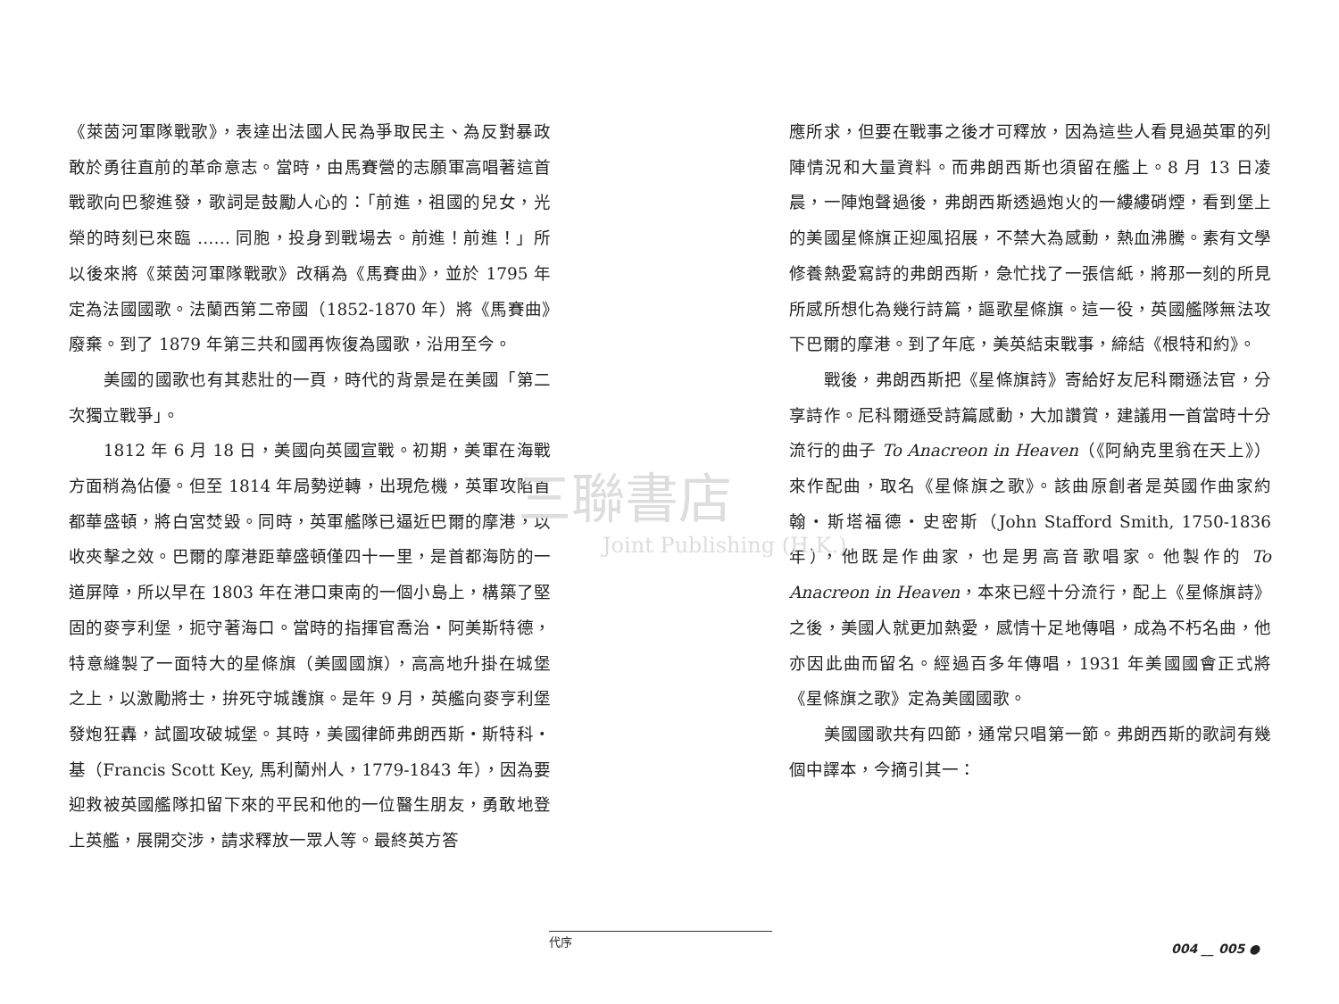《萊茵河軍隊戰歌》，表達出法國人民為爭取民主、為反對暴政敢於勇往直前的革命意志。當時，由馬賽營的志願軍高唱著這首戰歌向巴黎進發，歌詞是鼓勵人心的：「前進，祖國的兒女，光榮的時刻已來臨 …… 同胞，投身到戰場去。前進！前進！」所以後來將《萊茵河軍隊戰歌》改稱為《馬賽曲》，並於 1795 年定為法國國歌。法蘭西第二帝國（1852-1870 年）將《馬賽曲》廢棄。到了 1879 年第三共和國再恢復為國歌，沿用至今。
美國的國歌也有其悲壯的一頁，時代的背景是在美國「第二次獨立戰爭」。
1812 年 6 月 18 日，美國向英國宣戰。初期，美軍在海戰方面稍為佔優。但至 1814 年局勢逆轉，出現危機，英軍攻陷首都華盛頓，將白宮焚毀。同時，英軍艦隊已逼近巴爾的摩港，以收夾擊之效。巴爾的摩港距華盛頓僅四十一里，是首都海防的一道屏障，所以早在 1803 年在港口東南的一個小島上，構築了堅固的麥亨利堡，扼守著海口。當時的指揮官喬治・阿美斯特德，特意縫製了一面特大的星條旗（美國國旗），高高地升掛在城堡之上，以激勵將士，拚死守城護旗。是年 9 月，英艦向麥亨利堡發炮狂轟，試圖攻破城堡。其時，美國律師弗朗西斯・斯特科・基（Francis Scott Key, 馬利蘭州人，1779-1843 年），因為要迎救被英國艦隊扣留下來的平民和他的一位醫生朋友，勇敢地登上英艦，展開交涉，請求釋放一眾人等。最終英方答
應所求，但要在戰事之後才可釋放，因為這些人看見過英軍的列陣情況和大量資料。而弗朗西斯也須留在艦上。8 月 13 日凌晨，一陣炮聲過後，弗朗西斯透過炮火的一縷縷硝煙，看到堡上的美國星條旗正迎風招展，不禁大為感動，熱血沸騰。素有文學修養熱愛寫詩的弗朗西斯，急忙找了一張信紙，將那一刻的所見所感所想化為幾行詩篇，謳歌星條旗。這一役，英國艦隊無法攻下巴爾的摩港。到了年底，美英結束戰事，締結《根特和約》。
戰後，弗朗西斯把《星條旗詩》寄給好友尼科爾遜法官，分享詩作。尼科爾遜受詩篇感動，大加讚賞，建議用一首當時十分流行的曲子 To Anacreon in Heaven（《阿納克里翁在天上》）來作配曲，取名《星條旗之歌》。該曲原創者是英國作曲家約翰・斯塔福德・史密斯（John Stafford Smith, 1750-1836 年），他既是作曲家，也是男高音歌唱家。他製作的 To Anacreon in Heaven，本來已經十分流行，配上《星條旗詩》之後，美國人就更加熱愛，感情十足地傳唱，成為不朽名曲，他亦因此曲而留名。經過百多年傳唱，1931 年美國國會正式將《星條旗之歌》定為美國國歌。
美國國歌共有四節，通常只唱第一節。弗朗西斯的歌詞有幾個中譯本，今摘引其一：
三聯書店
Joint Publishing (H.K.)
代序
004 __ 005 ●